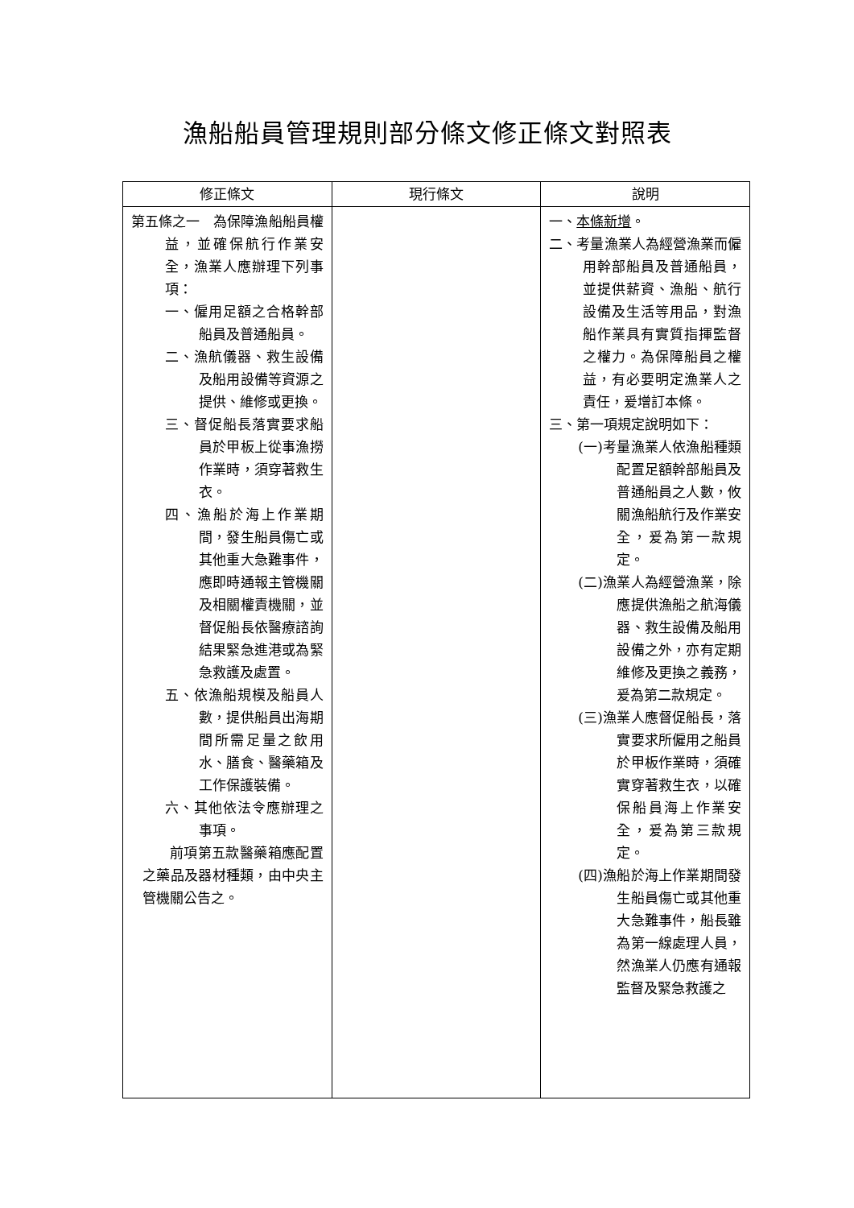漁船船員管理規則部分條文修正條文對照表
| 修正條文 | 現行條文 | 說明 |
| --- | --- | --- |
| 第五條之一 為保障漁船船員權益，並確保航行作業安全，漁業人應辦理下列事項： 一、僱用足額之合格幹部船員及普通船員。 二、漁航儀器、救生設備及船用設備等資源之提供、維修或更換。 三、督促船長落實要求船員於甲板上從事漁撈作業時，須穿著救生衣。 四、漁船於海上作業期間，發生船員傷亡或其他重大急難事件，應即時通報主管機關及相關權責機關，並督促船長依醫療諮詢結果緊急進港或為緊急救護及處置。 五、依漁船規模及船員人數，提供船員出海期間所需足量之飲用水、膳食、醫藥箱及工作保護裝備。 六、其他依法令應辦理之事項。 前項第五款醫藥箱應配置之藥品及器材種類，由中央主管機關公告之。 | | 一、 本條新增 。 二、考量漁業人為經營漁業而僱用幹部船員及普通船員，並提供薪資、漁船、航行設備及生活等用品，對漁船作業具有實質指揮監督之權力。為保障船員之權益，有必要明定漁業人之責任，爰增訂本條。 三、第一項規定說明如下： (一)考量漁業人依漁船種類配置足額幹部船員及普通船員之人數，攸關漁船航行及作業安全，爰為第一款規定。 (二)漁業人為經營漁業，除應提供漁船之航海儀器、救生設備及船用設備之外，亦有定期維修及更換之義務，爰為第二款規定。 (三)漁業人應督促船長，落實要求所僱用之船員於甲板作業時，須確實穿著救生衣，以確保船員海上作業安全，爰為第三款規定。 (四)漁船於海上作業期間發生船員傷亡或其他重大急難事件，船長雖為第一線處理人員，然漁業人仍應有通報監督及緊急救護之 |